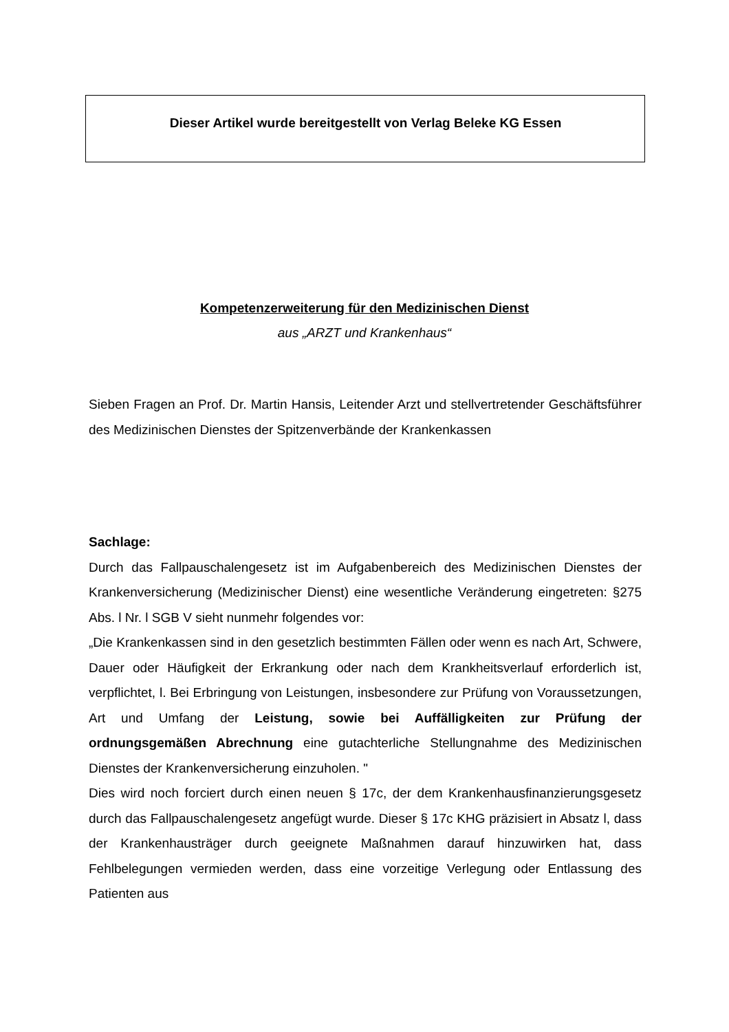Dieser Artikel wurde bereitgestellt von Verlag Beleke KG Essen
Kompetenzerweiterung für den Medizinischen Dienst
aus „ARZT und Krankenhaus“
Sieben Fragen an Prof. Dr. Martin Hansis, Leitender Arzt und stellvertretender Geschäftsführer des Medizinischen Dienstes der Spitzenverbände der Krankenkassen
Sachlage:
Durch das Fallpauschalengesetz ist im Aufgabenbereich des Medizinischen Dienstes der Krankenversicherung (Medizinischer Dienst) eine wesentliche Veränderung eingetreten: §275 Abs. l Nr. l SGB V sieht nunmehr folgendes vor:
„Die Krankenkassen sind in den gesetzlich bestimmten Fällen oder wenn es nach Art, Schwere, Dauer oder Häufigkeit der Erkrankung oder nach dem Krankheitsverlauf erforderlich ist, verpflichtet, l. Bei Erbringung von Leistungen, insbesondere zur Prüfung von Voraussetzungen, Art und Umfang der Leistung, sowie bei Auffälligkeiten zur Prüfung der ordnungsgemäßen Abrechnung eine gutachterliche Stellungnahme des Medizinischen Dienstes der Krankenversicherung einzuholen. "
Dies wird noch forciert durch einen neuen § 17c, der dem Krankenhausfinanzierungsgesetz durch das Fallpauschalengesetz angefügt wurde. Dieser § 17c KHG präzisiert in Absatz l, dass der Krankenhausträger durch geeignete Maßnahmen darauf hinzuwirken hat, dass Fehlbelegungen vermieden werden, dass eine vorzeitige Verlegung oder Entlassung des Patienten aus